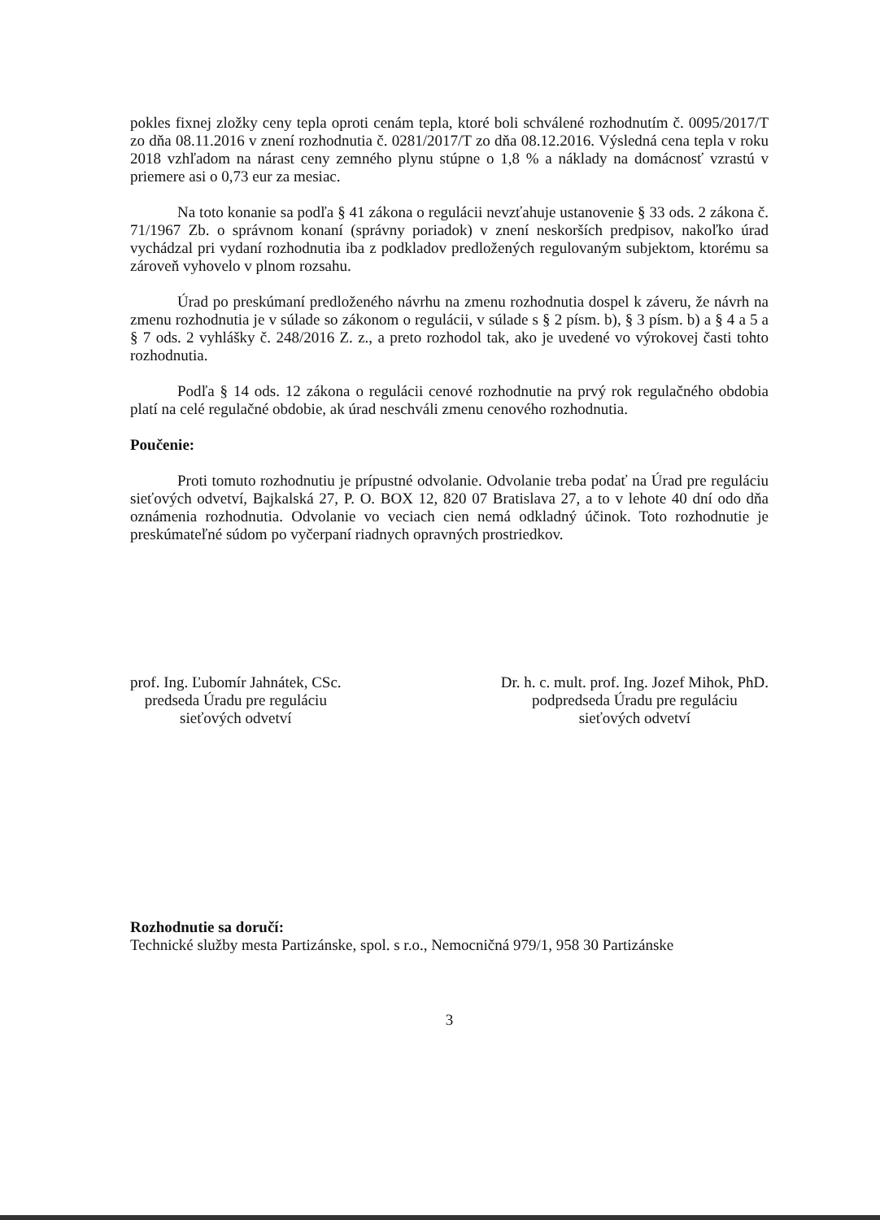pokles fixnej zložky ceny tepla oproti cenám tepla, ktoré boli schválené rozhodnutím č. 0095/2017/T zo dňa 08.11.2016 v znení rozhodnutia č. 0281/2017/T zo dňa 08.12.2016. Výsledná cena tepla v roku 2018 vzhľadom na nárast ceny zemného plynu stúpne o 1,8 % a náklady na domácnosť vzrastú v priemere asi o 0,73 eur za mesiac.
Na toto konanie sa podľa § 41 zákona o regulácii nevzťahuje ustanovenie § 33 ods. 2 zákona č. 71/1967 Zb. o správnom konaní (správny poriadok) v znení neskorších predpisov, nakoľko úrad vychádzal pri vydaní rozhodnutia iba z podkladov predložených regulovaným subjektom, ktorému sa zároveň vyhovelo v plnom rozsahu.
Úrad po preskúmaní predloženého návrhu na zmenu rozhodnutia dospel k záveru, že návrh na zmenu rozhodnutia je v súlade so zákonom o regulácii, v súlade s § 2 písm. b), § 3 písm. b) a § 4 a 5 a § 7 ods. 2 vyhlášky č. 248/2016 Z. z., a preto rozhodol tak, ako je uvedené vo výrokovej časti tohto rozhodnutia.
Podľa § 14 ods. 12 zákona o regulácii cenové rozhodnutie na prvý rok regulačného obdobia platí na celé regulačné obdobie, ak úrad neschváli zmenu cenového rozhodnutia.
Poučenie:
Proti tomuto rozhodnutiu je prípustné odvolanie. Odvolanie treba podať na Úrad pre reguláciu sieťových odvetví, Bajkalská 27, P. O. BOX 12, 820 07 Bratislava 27, a to v lehote 40 dní odo dňa oznámenia rozhodnutia. Odvolanie vo veciach cien nemá odkladný účinok. Toto rozhodnutie je preskúmateľné súdom po vyčerpaní riadnych opravných prostriedkov.
prof. Ing. Ľubomír Jahnátek, CSc.
predseda Úradu pre reguláciu
sieťových odvetví
Dr. h. c. mult. prof. Ing. Jozef Mihok, PhD.
podpredseda Úradu pre reguláciu
sieťových odvetví
Rozhodnutie sa doručí:
Technické služby mesta Partizánske, spol. s r.o., Nemocničná 979/1, 958 30 Partizánske
3